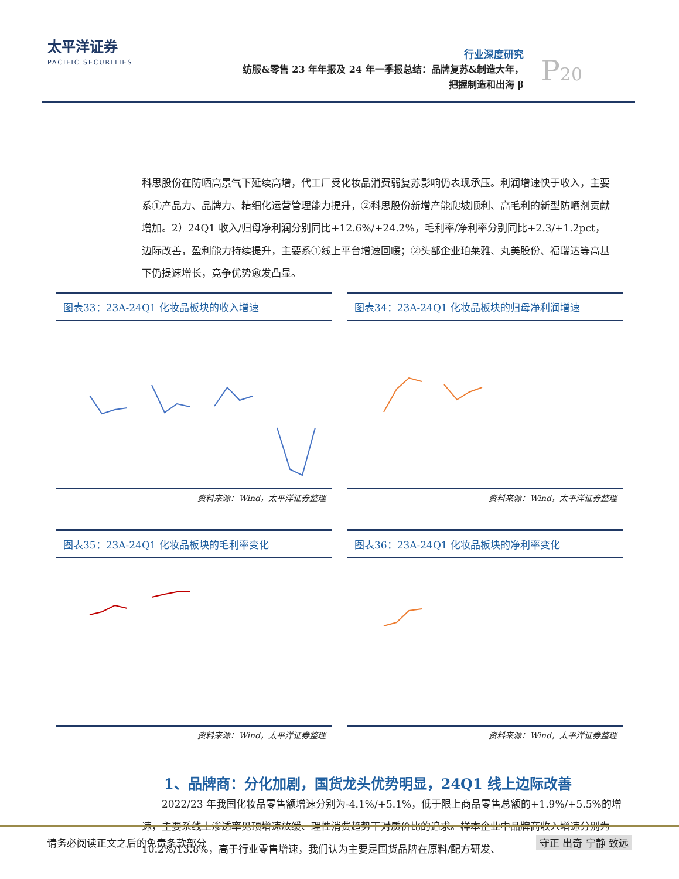太平洋证券
PACIFIC SECURITIES
行业深度研究
纺服&零售 23 年年报及 24 年一季报总结：品牌复苏&制造大年，
把握制造和出海 β
P20
科思股份在防晒高景气下延续高增，代工厂受化妆品消费弱复苏影响仍表现承压。利润增速快于收入，主要系①产品力、品牌力、精细化运营管理能力提升，②科思股份新增产能爬坡顺利、高毛利的新型防晒剂贡献增加。2）24Q1 收入/归母净利润分别同比+12.6%/+24.2%，毛利率/净利率分别同比+2.3/+1.2pct，边际改善，盈利能力持续提升，主要系①线上平台增速回暖；②头部企业珀莱雅、丸美股份、福瑞达等高基下仍提速增长，竞争优势愈发凸显。
图表33：23A-24Q1 化妆品板块的收入增速
资料来源：Wind，太平洋证券整理
图表34：23A-24Q1 化妆品板块的归母净利润增速
资料来源：Wind，太平洋证券整理
图表35：23A-24Q1 化妆品板块的毛利率变化
资料来源：Wind，太平洋证券整理
图表36：23A-24Q1 化妆品板块的净利率变化
资料来源：Wind，太平洋证券整理
1、品牌商：分化加剧，国货龙头优势明显，24Q1 线上边际改善
　　2022/23 年我国化妆品零售额增速分别为-4.1%/+5.1%，低于限上商品零售总额的+1.9%/+5.5%的增速，主要系线上渗透率见顶增速放缓、理性消费趋势下对质价比的追求。样本企业中品牌商收入增速分别为 10.2%/13.8%，高于行业零售增速，我们认为主要是国货品牌在原料/配方研发、
请务必阅读正文之后的免责条款部分 守正 出奇 宁静 致远